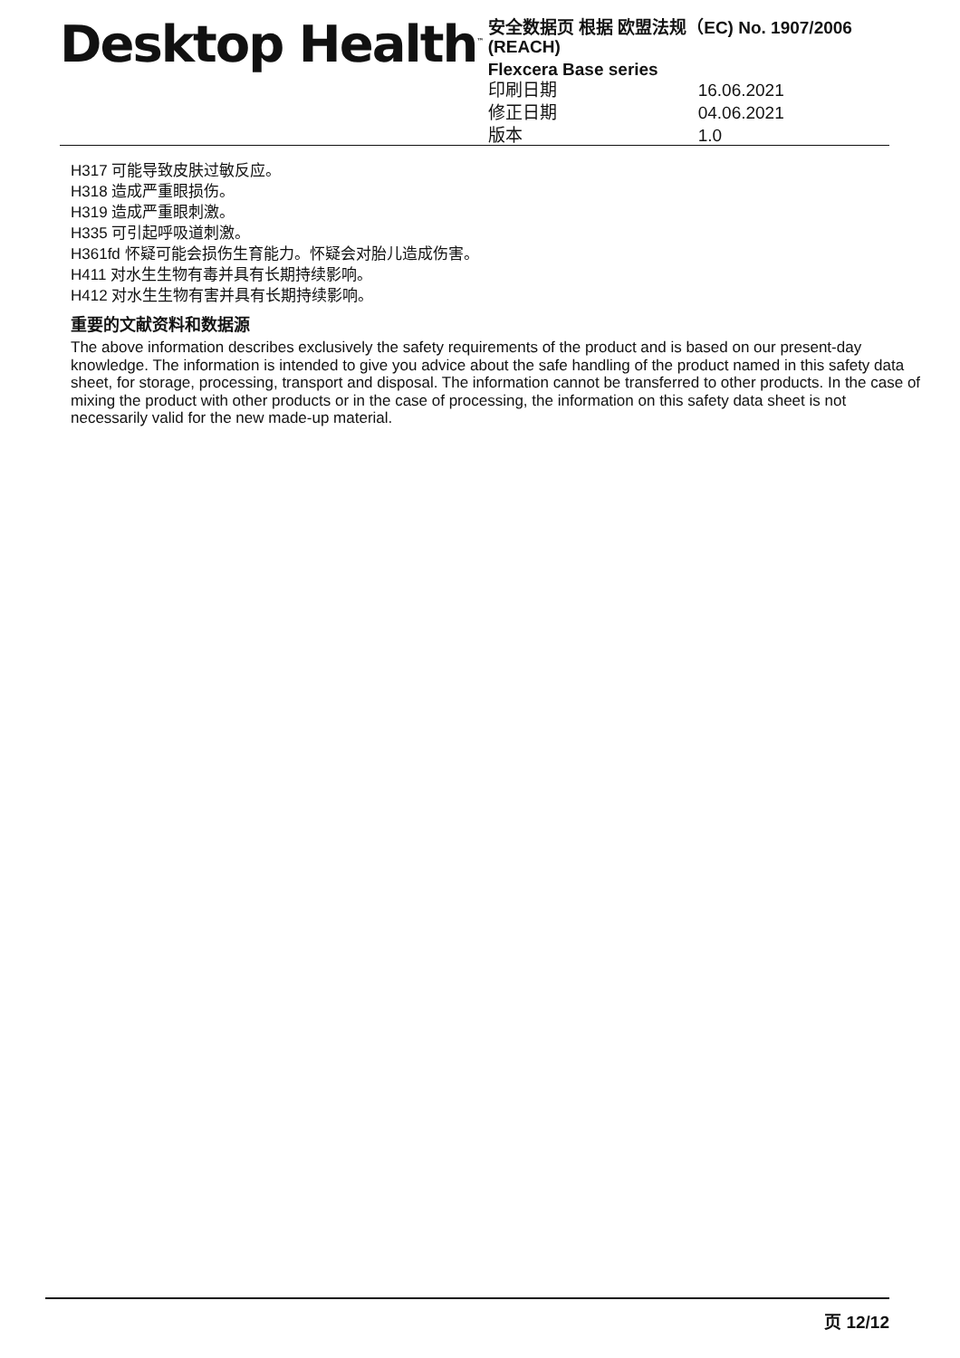Desktop Health<sup>™</sup>
安全数据页 根据 欧盟法规（EC) No. 1907/2006 (REACH)
Flexcera Base series
印刷日期 16.06.2021
修正日期 04.06.2021
版本 1.0
H317 可能导致皮肤过敏反应。
H318 造成严重眼损伤。
H319 造成严重眼刺激。
H335 可引起呼吸道刺激。
H361fd 怀疑可能会损伤生育能力。怀疑会对胎儿造成伤害。
H411 对水生生物有毒并具有长期持续影响。
H412 对水生生物有害并具有长期持续影响。
重要的文献资料和数据源
The above information describes exclusively the safety requirements of the product and is based on our present-day knowledge. The information is intended to give you advice about the safe handling of the product named in this safety data sheet, for storage, processing, transport and disposal. The information cannot be transferred to other products. In the case of mixing the product with other products or in the case of processing, the information on this safety data sheet is not necessarily valid for the new made-up material.
页 12/12